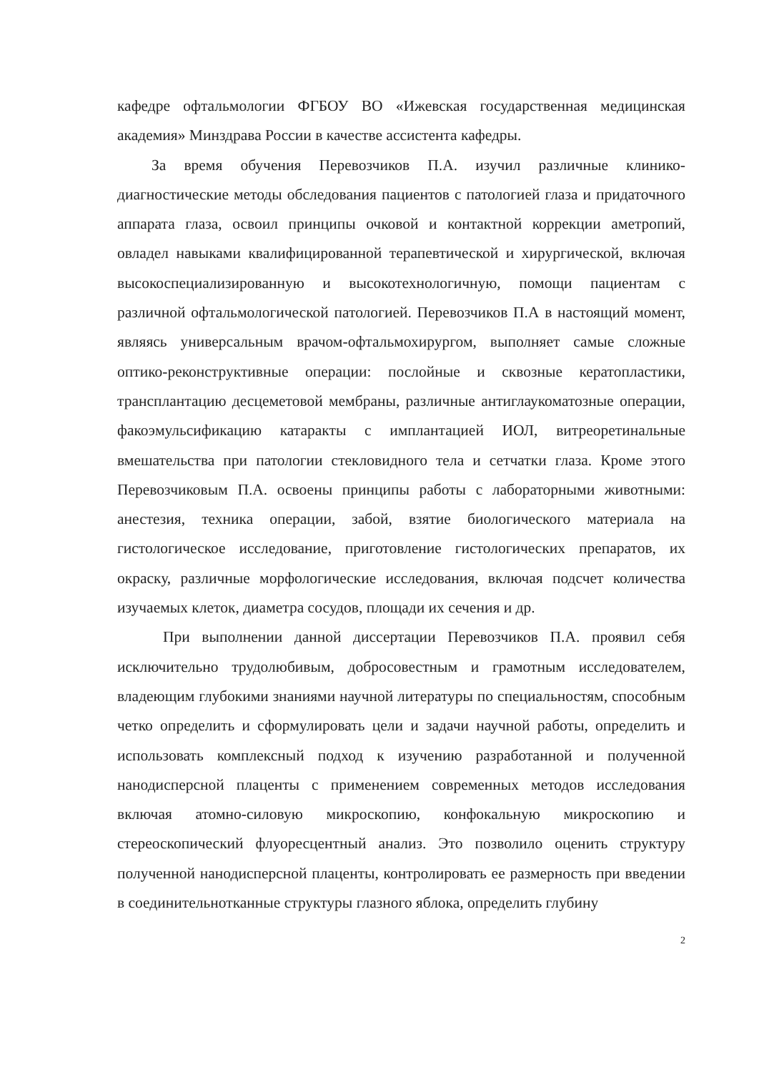кафедре офтальмологии ФГБОУ ВО «Ижевская государственная медицинская академия» Минздрава России в качестве ассистента кафедры.
За время обучения Перевозчиков П.А. изучил различные клинико-диагностические методы обследования пациентов с патологией глаза и придаточного аппарата глаза, освоил принципы очковой и контактной коррекции аметропий, овладел навыками квалифицированной терапевтической и хирургической, включая высокоспециализированную и высокотехнологичную, помощи пациентам с различной офтальмологической патологией. Перевозчиков П.А в настоящий момент, являясь универсальным врачом-офтальмохирургом, выполняет самые сложные оптико-реконструктивные операции: послойные и сквозные кератопластики, трансплантацию десцеметовой мембраны, различные антиглаукоматозные операции, факоэмульсификацию катаракты с имплантацией ИОЛ, витреоретинальные вмешательства при патологии стекловидного тела и сетчатки глаза. Кроме этого Перевозчиковым П.А. освоены принципы работы с лабораторными животными: анестезия, техника операции, забой, взятие биологического материала на гистологическое исследование, приготовление гистологических препаратов, их окраску, различные морфологические исследования, включая подсчет количества изучаемых клеток, диаметра сосудов, площади их сечения и др.
При выполнении данной диссертации Перевозчиков П.А. проявил себя исключительно трудолюбивым, добросовестным и грамотным исследователем, владеющим глубокими знаниями научной литературы по специальностям, способным четко определить и сформулировать цели и задачи научной работы, определить и использовать комплексный подход к изучению разработанной и полученной нанодисперсной плаценты с применением современных методов исследования включая атомно-силовую микроскопию, конфокальную микроскопию и стереоскопический флуоресцентный анализ. Это позволило оценить структуру полученной нанодисперсной плаценты, контролировать ее размерность при введении в соединительнотканные структуры глазного яблока, определить глубину
2